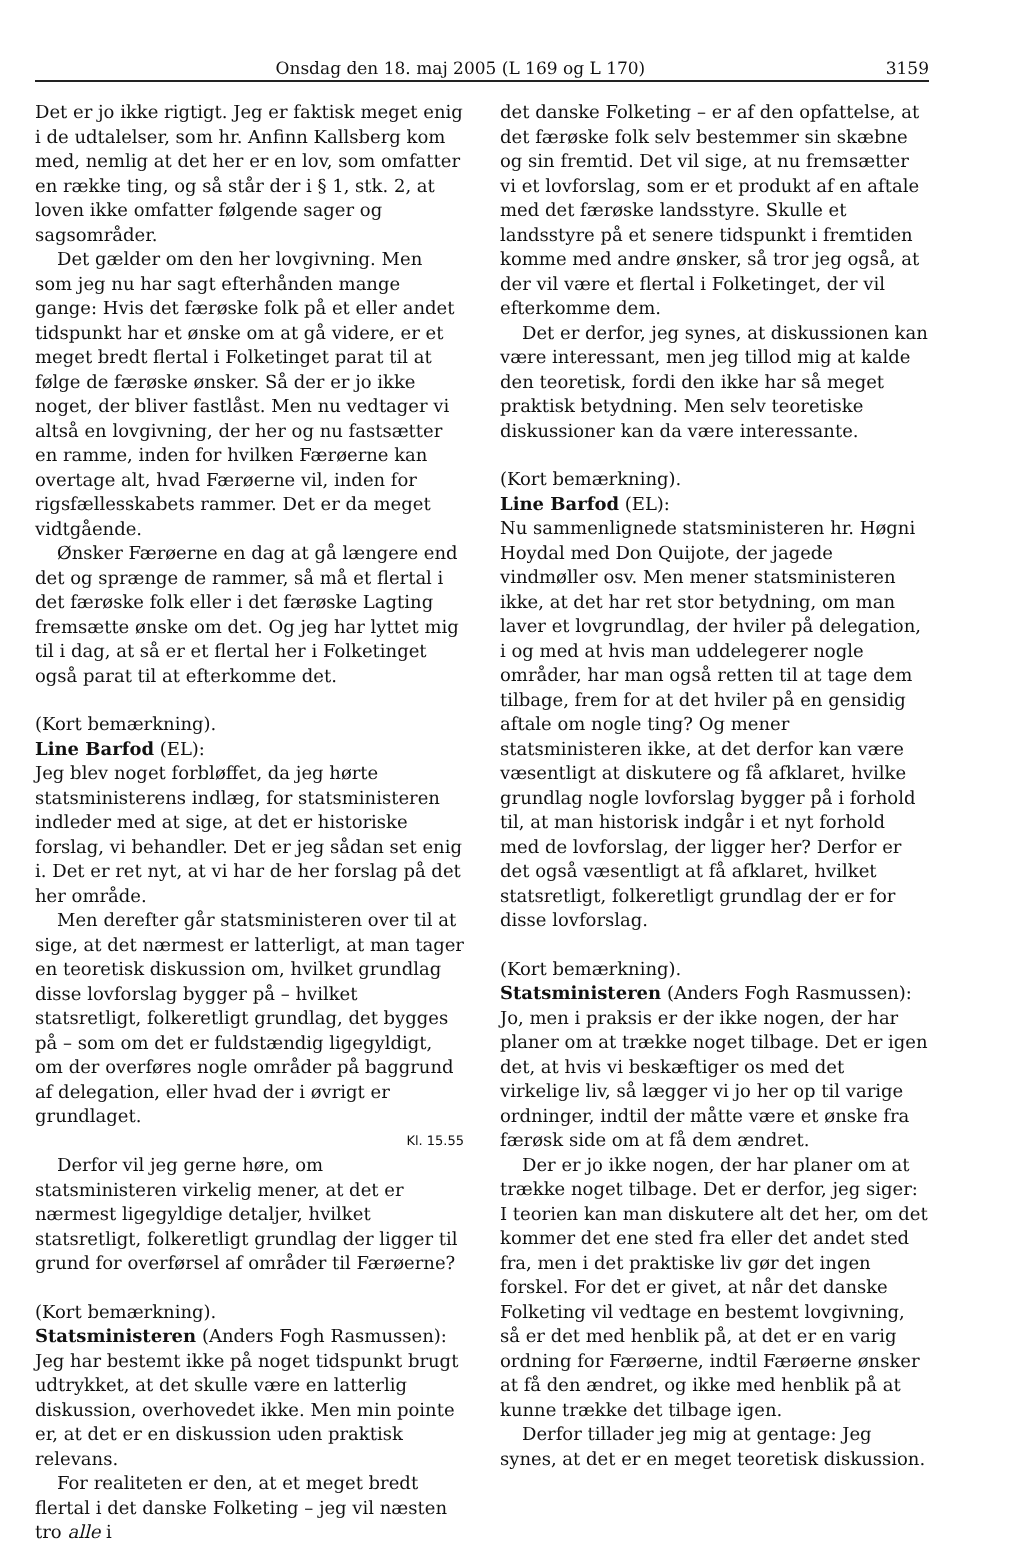Onsdag den 18. maj 2005 (L 169 og L 170) 3159
Det er jo ikke rigtigt. Jeg er faktisk meget enig i de udtalelser, som hr. Anfinn Kallsberg kom med, nemlig at det her er en lov, som omfatter en række ting, og så står der i § 1, stk. 2, at loven ikke omfatter følgende sager og sagsområder.
Det gælder om den her lovgivning. Men som jeg nu har sagt efterhånden mange gange: Hvis det færøske folk på et eller andet tidspunkt har et ønske om at gå videre, er et meget bredt flertal i Folketinget parat til at følge de færøske ønsker. Så der er jo ikke noget, der bliver fastlåst. Men nu vedtager vi altså en lovgivning, der her og nu fastsætter en ramme, inden for hvilken Færøerne kan overtage alt, hvad Færøerne vil, inden for rigsfællesskabets rammer. Det er da meget vidtgående.
Ønsker Færøerne en dag at gå længere end det og sprænge de rammer, så må et flertal i det færøske folk eller i det færøske Lagting fremsætte ønske om det. Og jeg har lyttet mig til i dag, at så er et flertal her i Folketinget også parat til at efterkomme det.
(Kort bemærkning).
Line Barfod (EL):
Jeg blev noget forbløffet, da jeg hørte statsministerens indlæg, for statsministeren indleder med at sige, at det er historiske forslag, vi behandler. Det er jeg sådan set enig i. Det er ret nyt, at vi har de her forslag på det her område.
Men derefter går statsministeren over til at sige, at det nærmest er latterligt, at man tager en teoretisk diskussion om, hvilket grundlag disse lovforslag bygger på – hvilket statsretligt, folkeretligt grundlag, det bygges på – som om det er fuldstændig ligegyldigt, om der overføres nogle områder på baggrund af delegation, eller hvad der i øvrigt er grundlaget.
Kl. 15.55
Derfor vil jeg gerne høre, om statsministeren virkelig mener, at det er nærmest ligegyldige detaljer, hvilket statsretligt, folkeretligt grundlag der ligger til grund for overførsel af områder til Færøerne?
(Kort bemærkning).
Statsministeren (Anders Fogh Rasmussen):
Jeg har bestemt ikke på noget tidspunkt brugt udtrykket, at det skulle være en latterlig diskussion, overhovedet ikke. Men min pointe er, at det er en diskussion uden praktisk relevans.
For realiteten er den, at et meget bredt flertal i det danske Folketing – jeg vil næsten tro alle i
det danske Folketing – er af den opfattelse, at det færøske folk selv bestemmer sin skæbne og sin fremtid. Det vil sige, at nu fremsætter vi et lovforslag, som er et produkt af en aftale med det færøske landsstyre. Skulle et landsstyre på et senere tidspunkt i fremtiden komme med andre ønsker, så tror jeg også, at der vil være et flertal i Folketinget, der vil efterkomme dem.
Det er derfor, jeg synes, at diskussionen kan være interessant, men jeg tillod mig at kalde den teoretisk, fordi den ikke har så meget praktisk betydning. Men selv teoretiske diskussioner kan da være interessante.
(Kort bemærkning).
Line Barfod (EL):
Nu sammenlignede statsministeren hr. Høgni Hoydal med Don Quijote, der jagede vindmøller osv. Men mener statsministeren ikke, at det har ret stor betydning, om man laver et lovgrundlag, der hviler på delegation, i og med at hvis man uddelegerer nogle områder, har man også retten til at tage dem tilbage, frem for at det hviler på en gensidig aftale om nogle ting? Og mener statsministeren ikke, at det derfor kan være væsentligt at diskutere og få afklaret, hvilke grundlag nogle lovforslag bygger på i forhold til, at man historisk indgår i et nyt forhold med de lovforslag, der ligger her? Derfor er det også væsentligt at få afklaret, hvilket statsretligt, folkeretligt grundlag der er for disse lovforslag.
(Kort bemærkning).
Statsministeren (Anders Fogh Rasmussen):
Jo, men i praksis er der ikke nogen, der har planer om at trække noget tilbage. Det er igen det, at hvis vi beskæftiger os med det virkelige liv, så lægger vi jo her op til varige ordninger, indtil der måtte være et ønske fra færøsk side om at få dem ændret.
Der er jo ikke nogen, der har planer om at trække noget tilbage. Det er derfor, jeg siger: I teorien kan man diskutere alt det her, om det kommer det ene sted fra eller det andet sted fra, men i det praktiske liv gør det ingen forskel. For det er givet, at når det danske Folketing vil vedtage en bestemt lovgivning, så er det med henblik på, at det er en varig ordning for Færøerne, indtil Færøerne ønsker at få den ændret, og ikke med henblik på at kunne trække det tilbage igen.
Derfor tillader jeg mig at gentage: Jeg synes, at det er en meget teoretisk diskussion.